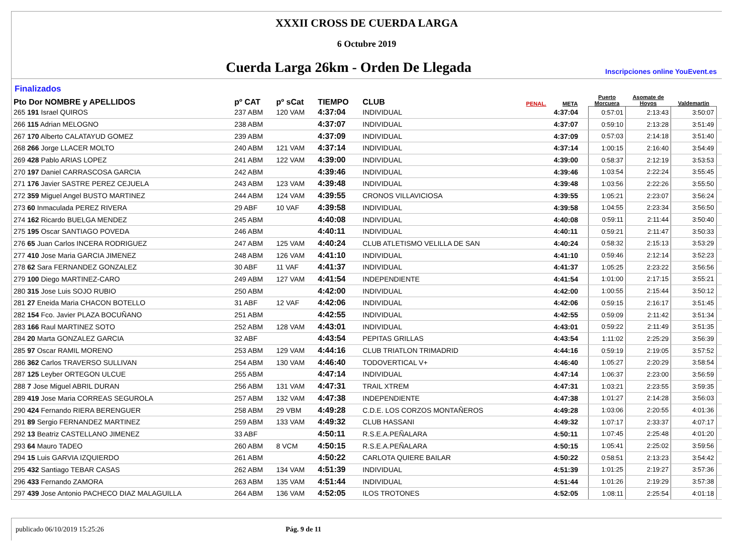XXXII CROSS DE CUERDA LARGA
6 Octubre 2019
Cuerda Larga 26km - Orden De Llegada
Inscripciones online YouEvent.es
Finalizados
| Pto Dor NOMBRE y APELLIDOS | pº CAT | pº sCat | TIEMPO | CLUB | PENAL. | META | Puerto Morcuera | Asomate de Hoyos | Valdemartin | |
| --- | --- | --- | --- | --- | --- | --- | --- | --- | --- | --- |
| 265 191 Israel QUIROS | 237 ABM | 120 VAM | 4:37:04 | INDIVIDUAL | | 4:37:04 | 0:57:01 | 2:13:43 | 3:50:07 | |
| 266 115 Adrian MELOGNO | 238 ABM | | 4:37:07 | INDIVIDUAL | | 4:37:07 | 0:59:10 | 2:13:28 | 3:51:49 | |
| 267 170 Alberto CALATAYUD GOMEZ | 239 ABM | | 4:37:09 | INDIVIDUAL | | 4:37:09 | 0:57:03 | 2:14:18 | 3:51:40 | |
| 268 266 Jorge LLACER MOLTO | 240 ABM | 121 VAM | 4:37:14 | INDIVIDUAL | | 4:37:14 | 1:00:15 | 2:16:40 | 3:54:49 | |
| 269 428 Pablo ARIAS LOPEZ | 241 ABM | 122 VAM | 4:39:00 | INDIVIDUAL | | 4:39:00 | 0:58:37 | 2:12:19 | 3:53:53 | |
| 270 197 Daniel CARRASCOSA GARCIA | 242 ABM | | 4:39:46 | INDIVIDUAL | | 4:39:46 | 1:03:54 | 2:22:24 | 3:55:45 | |
| 271 176 Javier SASTRE PEREZ CEJUELA | 243 ABM | 123 VAM | 4:39:48 | INDIVIDUAL | | 4:39:48 | 1:03:56 | 2:22:26 | 3:55:50 | |
| 272 359 Miguel Angel BUSTO MARTINEZ | 244 ABM | 124 VAM | 4:39:55 | CRONOS VILLAVICIOSA | | 4:39:55 | 1:05:21 | 2:23:07 | 3:56:24 | |
| 273 60 Inmaculada PEREZ RIVERA | 29 ABF | 10 VAF | 4:39:58 | INDIVIDUAL | | 4:39:58 | 1:04:55 | 2:23:34 | 3:56:50 | |
| 274 162 Ricardo BUELGA MENDEZ | 245 ABM | | 4:40:08 | INDIVIDUAL | | 4:40:08 | 0:59:11 | 2:11:44 | 3:50:40 | |
| 275 195 Oscar SANTIAGO POVEDA | 246 ABM | | 4:40:11 | INDIVIDUAL | | 4:40:11 | 0:59:21 | 2:11:47 | 3:50:33 | |
| 276 65 Juan Carlos INCERA RODRIGUEZ | 247 ABM | 125 VAM | 4:40:24 | CLUB ATLETISMO VELILLA DE SAN | | 4:40:24 | 0:58:32 | 2:15:13 | 3:53:29 | |
| 277 410 Jose Maria GARCIA JIMENEZ | 248 ABM | 126 VAM | 4:41:10 | INDIVIDUAL | | 4:41:10 | 0:59:46 | 2:12:14 | 3:52:23 | |
| 278 62 Sara FERNANDEZ GONZALEZ | 30 ABF | 11 VAF | 4:41:37 | INDIVIDUAL | | 4:41:37 | 1:05:25 | 2:23:22 | 3:56:56 | |
| 279 100 Diego MARTINEZ-CARO | 249 ABM | 127 VAM | 4:41:54 | INDEPENDIENTE | | 4:41:54 | 1:01:00 | 2:17:15 | 3:55:21 | |
| 280 315 Jose Luis SOJO RUBIO | 250 ABM | | 4:42:00 | INDIVIDUAL | | 4:42:00 | 1:00:55 | 2:15:44 | 3:50:12 | |
| 281 27 Eneida Maria CHACON BOTELLO | 31 ABF | 12 VAF | 4:42:06 | INDIVIDUAL | | 4:42:06 | 0:59:15 | 2:16:17 | 3:51:45 | |
| 282 154 Fco. Javier PLAZA BOCUÑANO | 251 ABM | | 4:42:55 | INDIVIDUAL | | 4:42:55 | 0:59:09 | 2:11:42 | 3:51:34 | |
| 283 166 Raul MARTINEZ SOTO | 252 ABM | 128 VAM | 4:43:01 | INDIVIDUAL | | 4:43:01 | 0:59:22 | 2:11:49 | 3:51:35 | |
| 284 20 Marta GONZALEZ GARCIA | 32 ABF | | 4:43:54 | PEPITAS GRILLAS | | 4:43:54 | 1:11:02 | 2:25:29 | 3:56:39 | |
| 285 97 Oscar RAMIL MORENO | 253 ABM | 129 VAM | 4:44:16 | CLUB TRIATLON TRIMADRID | | 4:44:16 | 0:59:19 | 2:19:05 | 3:57:52 | |
| 286 362 Carlos TRAVERSO SULLIVAN | 254 ABM | 130 VAM | 4:46:40 | TODOVERTICAL V+ | | 4:46:40 | 1:05:27 | 2:20:29 | 3:58:54 | |
| 287 125 Leyber ORTEGON ULCUE | 255 ABM | | 4:47:14 | INDIVIDUAL | | 4:47:14 | 1:06:37 | 2:23:00 | 3:56:59 | |
| 288 7 Jose Miguel ABRIL DURAN | 256 ABM | 131 VAM | 4:47:31 | TRAIL XTREM | | 4:47:31 | 1:03:21 | 2:23:55 | 3:59:35 | |
| 289 419 Jose Maria CORREAS SEGUROLA | 257 ABM | 132 VAM | 4:47:38 | INDEPENDIENTE | | 4:47:38 | 1:01:27 | 2:14:28 | 3:56:03 | |
| 290 424 Fernando RIERA BERENGUER | 258 ABM | 29 VBM | 4:49:28 | C.D.E. LOS CORZOS MONTAÑEROS | | 4:49:28 | 1:03:06 | 2:20:55 | 4:01:36 | |
| 291 89 Sergio FERNANDEZ MARTINEZ | 259 ABM | 133 VAM | 4:49:32 | CLUB HASSANI | | 4:49:32 | 1:07:17 | 2:33:37 | 4:07:17 | |
| 292 13 Beatriz CASTELLANO JIMENEZ | 33 ABF | | 4:50:11 | R.S.E.A.PEÑALARA | | 4:50:11 | 1:07:45 | 2:25:48 | 4:01:20 | |
| 293 64 Mauro TADEO | 260 ABM | 8 VCM | 4:50:15 | R.S.E.A.PEÑALARA | | 4:50:15 | 1:05:41 | 2:25:02 | 3:59:56 | |
| 294 15 Luis GARVIA IZQUIERDO | 261 ABM | | 4:50:22 | CARLOTA QUIERE BAILAR | | 4:50:22 | 0:58:51 | 2:13:23 | 3:54:42 | |
| 295 432 Santiago TEBAR CASAS | 262 ABM | 134 VAM | 4:51:39 | INDIVIDUAL | | 4:51:39 | 1:01:25 | 2:19:27 | 3:57:36 | |
| 296 433 Fernando ZAMORA | 263 ABM | 135 VAM | 4:51:44 | INDIVIDUAL | | 4:51:44 | 1:01:26 | 2:19:29 | 3:57:38 | |
| 297 439 Jose Antonio PACHECO DIAZ MALAGUILLA | 264 ABM | 136 VAM | 4:52:05 | ILOS TROTONES | | 4:52:05 | 1:08:11 | 2:25:54 | 4:01:18 | |
publicado 06/10/2019 15:25:26 Pág. 9 de 11